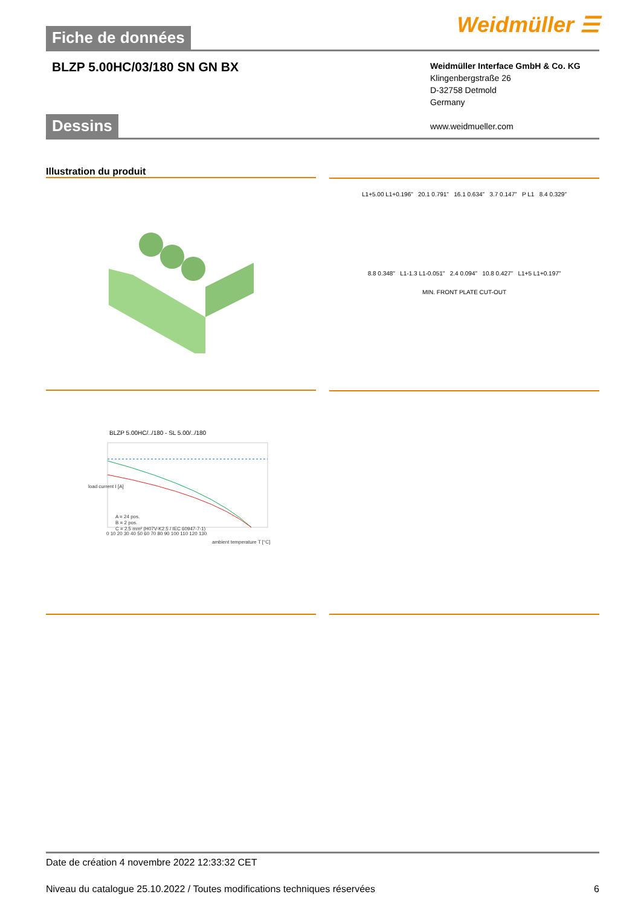Fiche de données
Weidmüller ☰
BLZP 5.00HC/03/180 SN GN BX
Weidmüller Interface GmbH & Co. KG
Klingenbergstraße 26
D-32758 Detmold
Germany
www.weidmueller.com
Dessins
Illustration du produit
L1+5.00 L1+0.196" 20.1 0.791" 16.1 0.634" 3.7 0.147" P L1 8.4 0.329"
8.8 0.348" L1-1.3 L1-0.051" 2.4 0.094" 10.8 0.427" L1+5 L1+0.197"
MIN. FRONT PLATE CUT-OUT
BLZP 5.00HC/../180 - SL 5.00/../180
A = 24 pos.
B = 2 pos.
C = 2.5 mm² (H07V-K2.5 / IEC 60947-7-1)
0 10 20 30 40 50 60 70 80 90 100 110 120 130
ambient temperature T [°C]
load current I [A]
Date de création 4 novembre 2022 12:33:32 CET
Niveau du catalogue 25.10.2022 / Toutes modifications techniques réservées 6